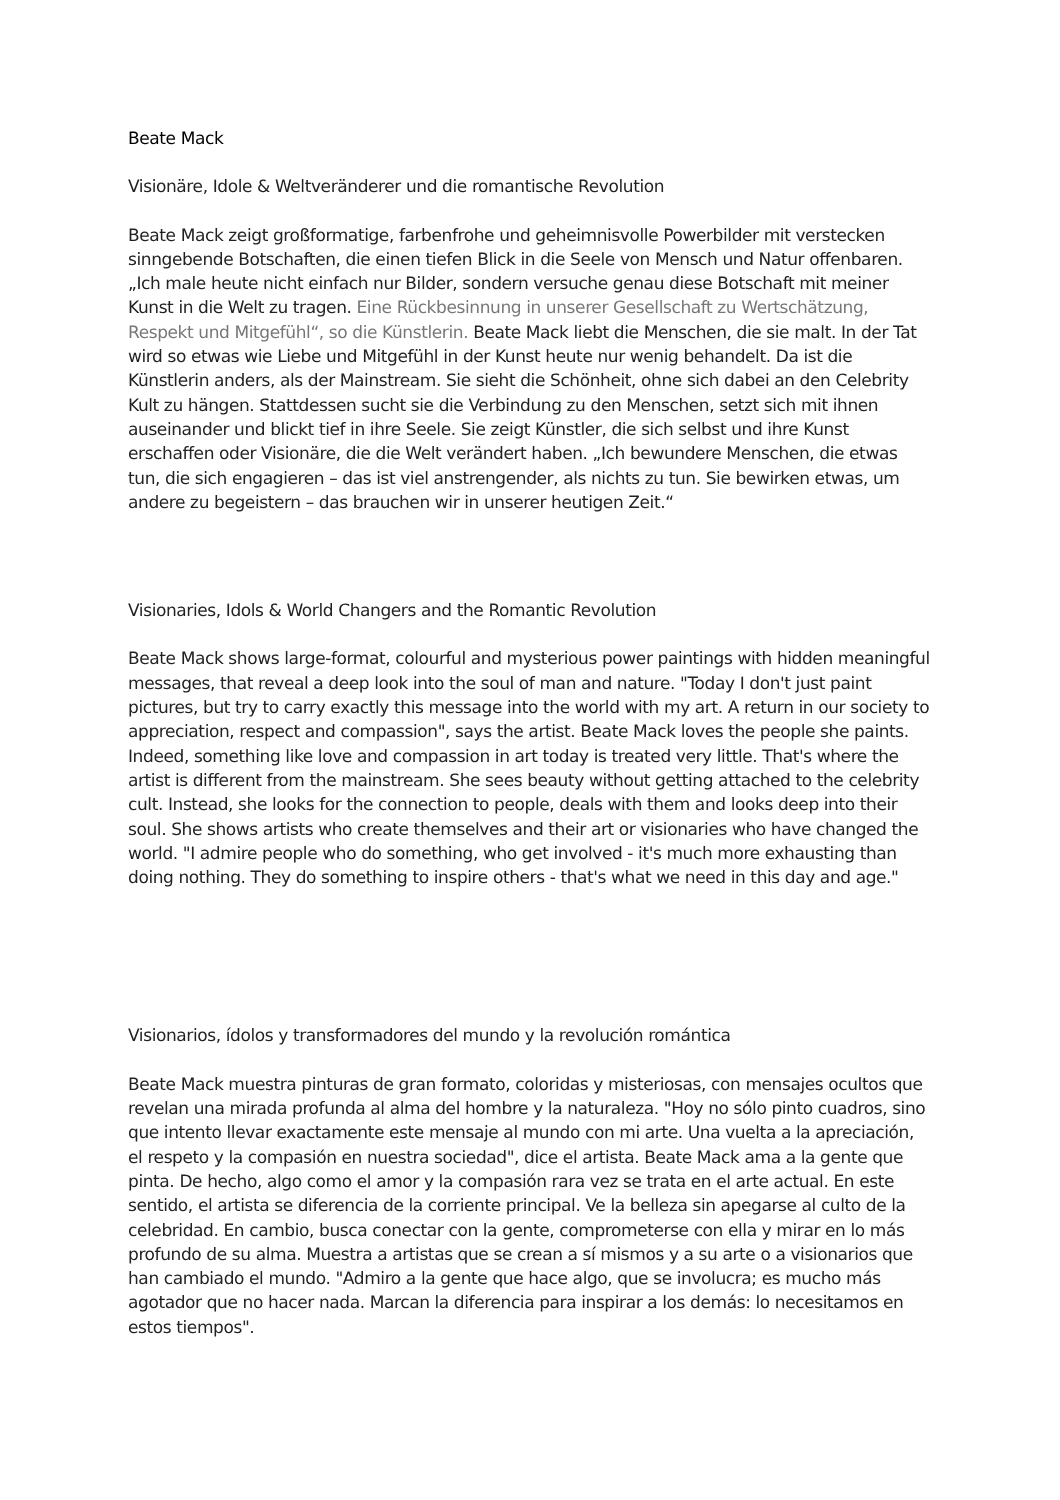Beate Mack
Visionäre, Idole & Weltveränderer und die romantische Revolution
Beate Mack zeigt großformatige, farbenfrohe und geheimnisvolle Powerbilder mit verstecken sinngebende Botschaften, die einen tiefen Blick in die Seele von Mensch und Natur offenbaren. „Ich male heute nicht einfach nur Bilder, sondern versuche genau diese Botschaft mit meiner Kunst in die Welt zu tragen. Eine Rückbesinnung in unserer Gesellschaft zu Wertschätzung, Respekt und Mitgefühl“, so die Künstlerin. Beate Mack liebt die Menschen, die sie malt. In der Tat wird so etwas wie Liebe und Mitgefühl in der Kunst heute nur wenig behandelt. Da ist die Künstlerin anders, als der Mainstream. Sie sieht die Schönheit, ohne sich dabei an den Celebrity Kult zu hängen. Stattdessen sucht sie die Verbindung zu den Menschen, setzt sich mit ihnen auseinander und blickt tief in ihre Seele. Sie zeigt Künstler, die sich selbst und ihre Kunst erschaffen oder Visionäre, die die Welt verändert haben. „Ich bewundere Menschen, die etwas tun, die sich engagieren – das ist viel anstrengender, als nichts zu tun. Sie bewirken etwas, um andere zu begeistern – das brauchen wir in unserer heutigen Zeit.“
Visionaries, Idols & World Changers and the Romantic Revolution
Beate Mack shows large-format, colourful and mysterious power paintings with hidden meaningful messages, that reveal a deep look into the soul of man and nature. "Today I don't just paint pictures, but try to carry exactly this message into the world with my art. A return in our society to appreciation, respect and compassion", says the artist. Beate Mack loves the people she paints. Indeed, something like love and compassion in art today is treated very little. That's where the artist is different from the mainstream. She sees beauty without getting attached to the celebrity cult. Instead, she looks for the connection to people, deals with them and looks deep into their soul. She shows artists who create themselves and their art or visionaries who have changed the world. "I admire people who do something, who get involved - it's much more exhausting than doing nothing. They do something to inspire others - that's what we need in this day and age."
Visionarios, ídolos y transformadores del mundo y la revolución romántica
Beate Mack muestra pinturas de gran formato, coloridas y misteriosas, con mensajes ocultos que revelan una mirada profunda al alma del hombre y la naturaleza. "Hoy no sólo pinto cuadros, sino que intento llevar exactamente este mensaje al mundo con mi arte. Una vuelta a la apreciación, el respeto y la compasión en nuestra sociedad", dice el artista. Beate Mack ama a la gente que pinta. De hecho, algo como el amor y la compasión rara vez se trata en el arte actual. En este sentido, el artista se diferencia de la corriente principal. Ve la belleza sin apegarse al culto de la celebridad. En cambio, busca conectar con la gente, comprometerse con ella y mirar en lo más profundo de su alma. Muestra a artistas que se crean a sí mismos y a su arte o a visionarios que han cambiado el mundo. "Admiro a la gente que hace algo, que se involucra; es mucho más agotador que no hacer nada. Marcan la diferencia para inspirar a los demás: lo necesitamos en estos tiempos".